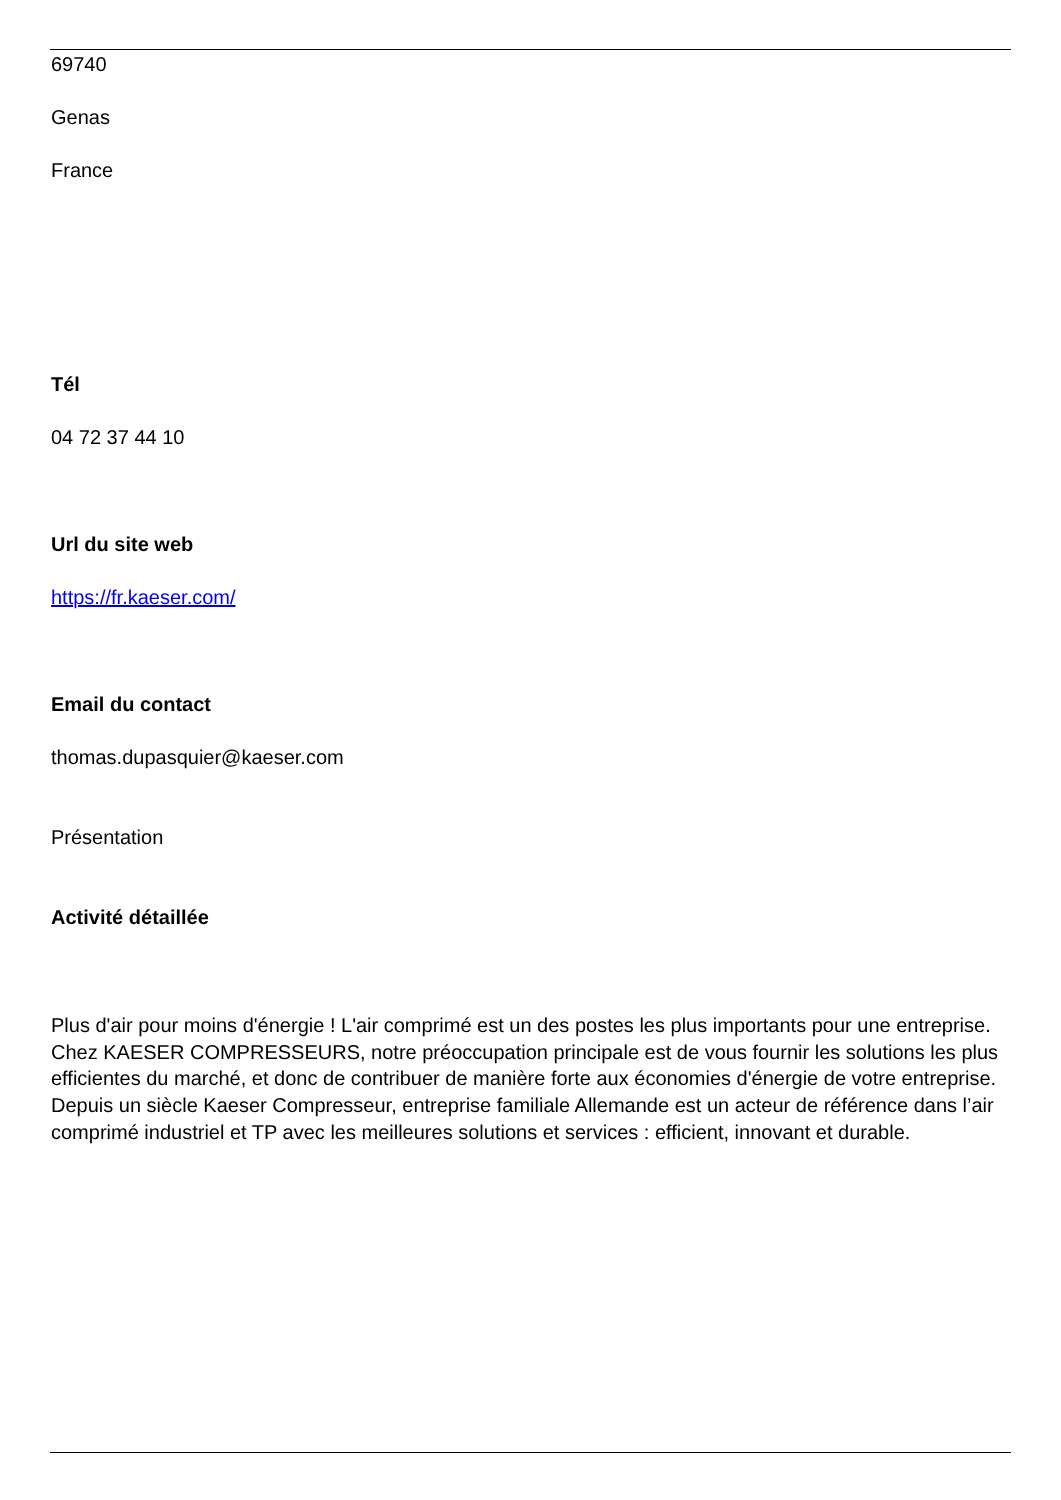69740
Genas
France
Tél
04 72 37 44 10
Url du site web
https://fr.kaeser.com/
Email du contact
thomas.dupasquier@kaeser.com
Présentation
Activité détaillée
Plus d'air pour moins d'énergie ! L'air comprimé est un des postes les plus importants pour une entreprise. Chez KAESER COMPRESSEURS, notre préoccupation principale est de vous fournir les solutions les plus efficientes du marché, et donc de contribuer de manière forte aux économies d'énergie de votre entreprise. Depuis un siècle Kaeser Compresseur, entreprise familiale Allemande est un acteur de référence dans l’air comprimé industriel et TP avec les meilleures solutions et services : efficient, innovant et durable.